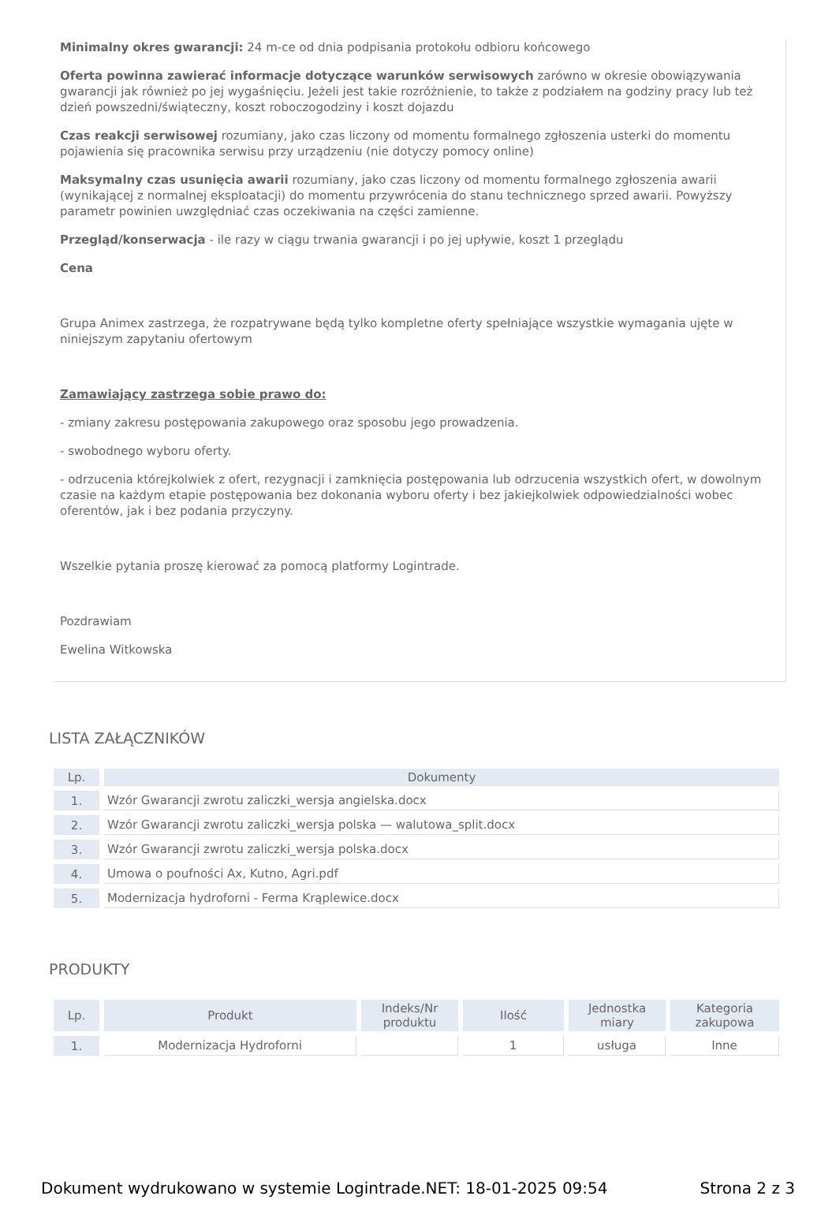Minimalny okres gwarancji: 24 m-ce od dnia podpisania protokołu odbioru końcowego
Oferta powinna zawierać informacje dotyczące warunków serwisowych zarówno w okresie obowiązywania gwarancji jak również po jej wygaśnięciu. Jeżeli jest takie rozróżnienie, to także z podziałem na godziny pracy lub też dzień powszedni/świąteczny, koszt roboczogodziny i koszt dojazdu
Czas reakcji serwisowej rozumiany, jako czas liczony od momentu formalnego zgłoszenia usterki do momentu pojawienia się pracownika serwisu przy urządzeniu (nie dotyczy pomocy online)
Maksymalny czas usunięcia awarii rozumiany, jako czas liczony od momentu formalnego zgłoszenia awarii (wynikającej z normalnej eksploatacji) do momentu przywrócenia do stanu technicznego sprzed awarii. Powyższy parametr powinien uwzględniać czas oczekiwania na części zamienne.
Przegląd/konserwacja - ile razy w ciągu trwania gwarancji i po jej upływie, koszt 1 przeglądu
Cena
Grupa Animex zastrzega, że rozpatrywane będą tylko kompletne oferty spełniające wszystkie wymagania ujęte w niniejszym zapytaniu ofertowym
Zamawiający zastrzega sobie prawo do:
- zmiany zakresu postępowania zakupowego oraz sposobu jego prowadzenia.
- swobodnego wyboru oferty.
- odrzucenia którejkolwiek z ofert, rezygnacji i zamknięcia postępowania lub odrzucenia wszystkich ofert, w dowolnym czasie na każdym etapie postępowania bez dokonania wyboru oferty i bez jakiejkolwiek odpowiedzialności wobec oferentów, jak i bez podania przyczyny.
Wszelkie pytania proszę kierować za pomocą platformy Logintrade.
Pozdrawiam
Ewelina Witkowska
LISTA ZAŁĄCZNIKÓW
| Lp. | Dokumenty |
| --- | --- |
| 1. | Wzór Gwarancji zwrotu zaliczki_wersja angielska.docx |
| 2. | Wzór Gwarancji zwrotu zaliczki_wersja polska — walutowa_split.docx |
| 3. | Wzór Gwarancji zwrotu zaliczki_wersja polska.docx |
| 4. | Umowa o poufności Ax, Kutno, Agri.pdf |
| 5. | Modernizacja hydroforni - Ferma Krąplewice.docx |
PRODUKTY
| Lp. | Produkt | Indeks/Nr produktu | Ilość | Jednostka miary | Kategoria zakupowa |
| --- | --- | --- | --- | --- | --- |
| 1. | Modernizacja Hydroforni | | 1 | usługa | Inne |
Dokument wydrukowano w systemie Logintrade.NET: 18-01-2025 09:54 Strona 2 z 3